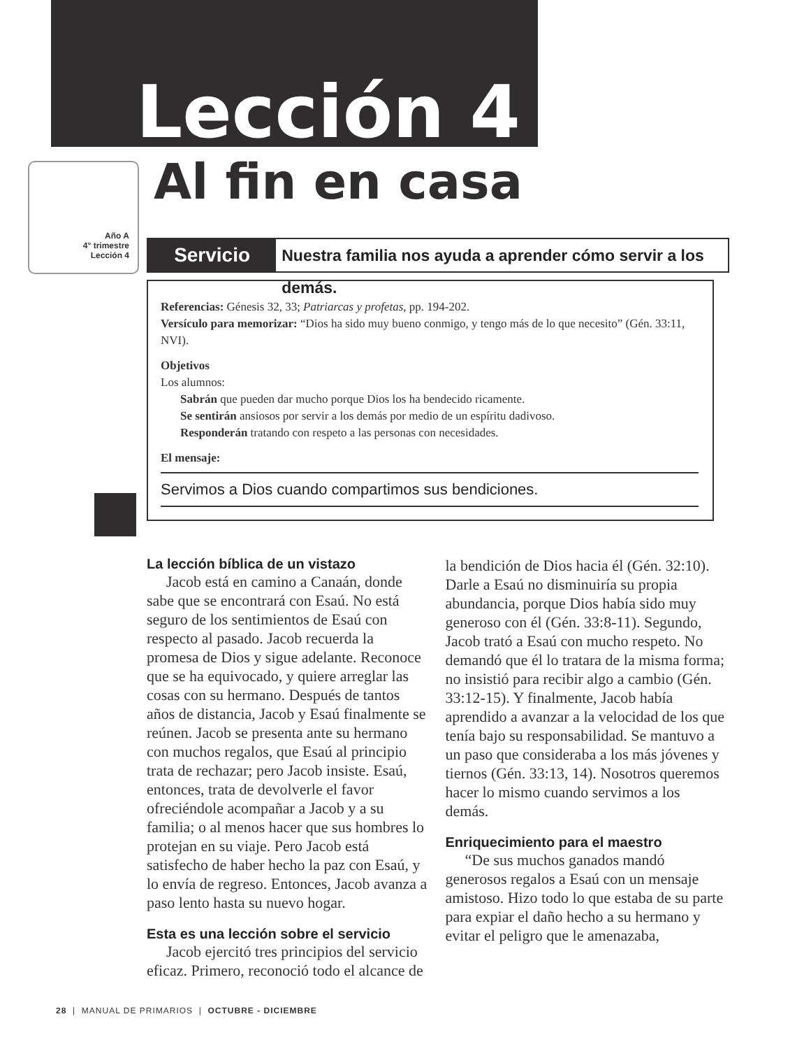Lección 4
Al fin en casa
Año A
4° trimestre
Lección 4
Servicio
Nuestra familia nos ayuda a aprender cómo servir a los demás.
Referencias: Génesis 32, 33; Patriarcas y profetas, pp. 194-202.
Versículo para memorizar: “Dios ha sido muy bueno conmigo, y tengo más de lo que necesito” (Gén. 33:11, NVI).
Objetivos
Los alumnos:
Sabrán que pueden dar mucho porque Dios los ha bendecido ricamente.
Se sentirán ansiosos por servir a los demás por medio de un espíritu dadivoso.
Responderán tratando con respeto a las personas con necesidades.
El mensaje:
Servimos a Dios cuando compartimos sus bendiciones.
La lección bíblica de un vistazo
Jacob está en camino a Canaán, donde sabe que se encontrará con Esaú. No está seguro de los sentimientos de Esaú con respecto al pasado. Jacob recuerda la promesa de Dios y sigue adelante. Reconoce que se ha equivocado, y quiere arreglar las cosas con su hermano. Después de tantos años de distancia, Jacob y Esaú finalmente se reúnen. Jacob se presenta ante su hermano con muchos regalos, que Esaú al principio trata de rechazar; pero Jacob insiste. Esaú, entonces, trata de devolverle el favor ofreciéndole acompañar a Jacob y a su familia; o al menos hacer que sus hombres lo protejan en su viaje. Pero Jacob está satisfecho de haber hecho la paz con Esaú, y lo envía de regreso. Entonces, Jacob avanza a paso lento hasta su nuevo hogar.
Esta es una lección sobre el servicio
Jacob ejercitó tres principios del servicio eficaz. Primero, reconoció todo el alcance de la bendición de Dios hacia él (Gén. 32:10). Darle a Esaú no disminuiría su propia abundancia, porque Dios había sido muy generoso con él (Gén. 33:8-11). Segundo, Jacob trató a Esaú con mucho respeto. No demandó que él lo tratara de la misma forma; no insistió para recibir algo a cambio (Gén. 33:12-15). Y finalmente, Jacob había aprendido a avanzar a la velocidad de los que tenía bajo su responsabilidad. Se mantuvo a un paso que consideraba a los más jóvenes y tiernos (Gén. 33:13, 14). Nosotros queremos hacer lo mismo cuando servimos a los demás.
Enriquecimiento para el maestro
“De sus muchos ganados mandó generosos regalos a Esaú con un mensaje amistoso. Hizo todo lo que estaba de su parte para expiar el daño hecho a su hermano y evitar el peligro que le amenazaba,
28 | MANUAL DE PRIMARIOS | OCTUBRE - DICIEMBRE